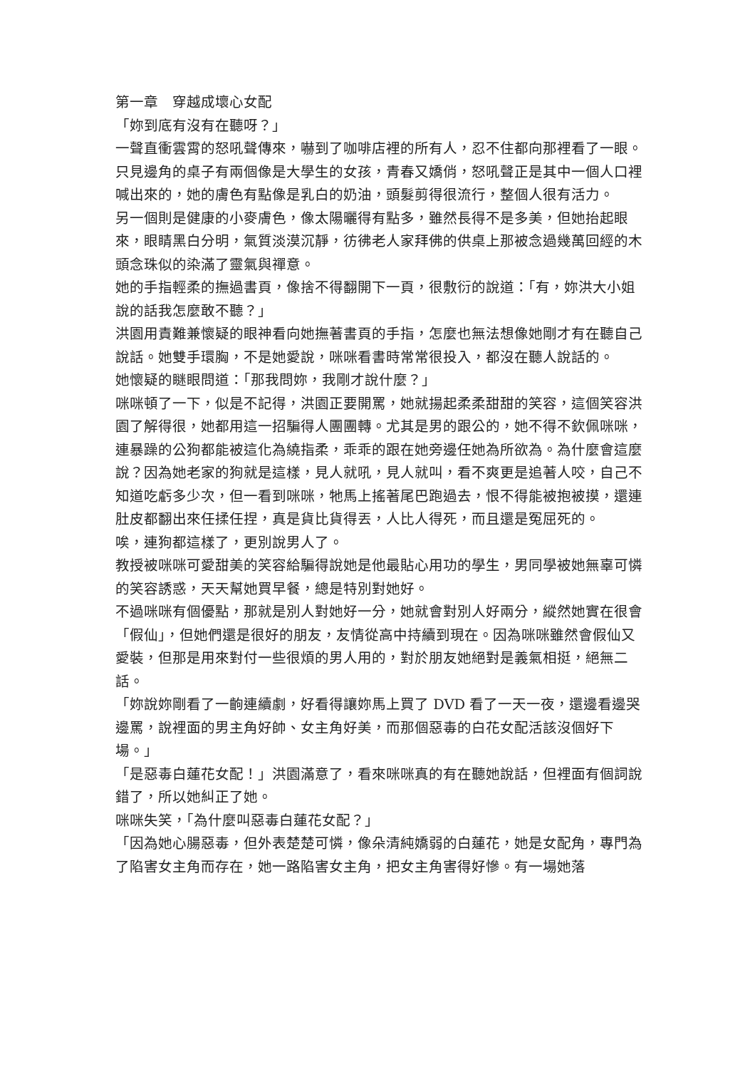第一章　穿越成壞心女配
「妳到底有沒有在聽呀？」
一聲直衝雲霄的怒吼聲傳來，嚇到了咖啡店裡的所有人，忍不住都向那裡看了一眼。
只見邊角的桌子有兩個像是大學生的女孩，青春又嬌俏，怒吼聲正是其中一個人口裡喊出來的，她的膚色有點像是乳白的奶油，頭髮剪得很流行，整個人很有活力。
另一個則是健康的小麥膚色，像太陽曬得有點多，雖然長得不是多美，但她抬起眼來，眼睛黑白分明，氣質淡漠沉靜，彷彿老人家拜佛的供桌上那被念過幾萬回經的木頭念珠似的染滿了靈氣與禪意。
她的手指輕柔的撫過書頁，像捨不得翻開下一頁，很敷衍的說道：「有，妳洪大小姐說的話我怎麼敢不聽？」
洪園用責難兼懷疑的眼神看向她撫著書頁的手指，怎麼也無法想像她剛才有在聽自己說話。她雙手環胸，不是她愛說，咪咪看書時常常很投入，都沒在聽人說話的。
她懷疑的瞇眼問道：「那我問妳，我剛才說什麼？」
咪咪頓了一下，似是不記得，洪園正要開罵，她就揚起柔柔甜甜的笑容，這個笑容洪園了解得很，她都用這一招騙得人團團轉。尤其是男的跟公的，她不得不欽佩咪咪，連暴躁的公狗都能被這化為繞指柔，乖乖的跟在她旁邊任她為所欲為。為什麼會這麼說？因為她老家的狗就是這樣，見人就吼，見人就叫，看不爽更是追著人咬，自己不知道吃虧多少次，但一看到咪咪，牠馬上搖著尾巴跑過去，恨不得能被抱被摸，還連肚皮都翻出來任揉任捏，真是貨比貨得丟，人比人得死，而且還是冤屈死的。
唉，連狗都這樣了，更別說男人了。
教授被咪咪可愛甜美的笑容給騙得說她是他最貼心用功的學生，男同學被她無辜可憐的笑容誘惑，天天幫她買早餐，總是特別對她好。
不過咪咪有個優點，那就是別人對她好一分，她就會對別人好兩分，縱然她實在很會「假仙」，但她們還是很好的朋友，友情從高中持續到現在。因為咪咪雖然會假仙又愛裝，但那是用來對付一些很煩的男人用的，對於朋友她絕對是義氣相挺，絕無二話。
「妳說妳剛看了一齣連續劇，好看得讓妳馬上買了 DVD 看了一天一夜，還邊看邊哭邊罵，說裡面的男主角好帥、女主角好美，而那個惡毒的白花女配活該沒個好下場。」
「是惡毒白蓮花女配！」洪園滿意了，看來咪咪真的有在聽她說話，但裡面有個詞說錯了，所以她糾正了她。
咪咪失笑，「為什麼叫惡毒白蓮花女配？」
「因為她心腸惡毒，但外表楚楚可憐，像朵清純嬌弱的白蓮花，她是女配角，專門為了陷害女主角而存在，她一路陷害女主角，把女主角害得好慘。有一場她落